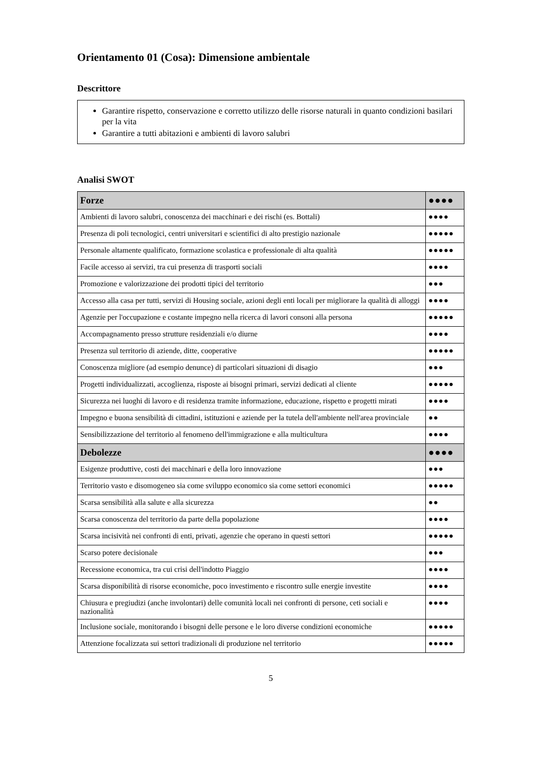Orientamento 01 (Cosa): Dimensione ambientale
Descrittore
Garantire rispetto, conservazione e corretto utilizzo delle risorse naturali in quanto condizioni basilari per la vita
Garantire a tutti abitazioni e ambienti di lavoro salubri
Analisi SWOT
| Forze | ●●●● |
| --- | --- |
| Ambienti di lavoro salubri, conoscenza dei macchinari e dei rischi (es. Bottali) | ●●●● |
| Presenza di poli tecnologici, centri universitari e scientifici di alto prestigio nazionale | ●●●●● |
| Personale altamente qualificato, formazione scolastica e professionale di alta qualità | ●●●●● |
| Facile accesso ai servizi, tra cui presenza di trasporti sociali | ●●●● |
| Promozione e valorizzazione dei prodotti tipici del territorio | ●●● |
| Accesso alla casa per tutti, servizi di Housing sociale, azioni degli enti locali per migliorare la qualità di alloggi | ●●●● |
| Agenzie per l'occupazione e costante impegno nella ricerca di lavori consoni alla persona | ●●●●● |
| Accompagnamento presso strutture residenziali e/o diurne | ●●●● |
| Presenza sul territorio di aziende, ditte, cooperative | ●●●●● |
| Conoscenza migliore (ad esempio denunce) di particolari situazioni di disagio | ●●● |
| Progetti individualizzati, accoglienza, risposte ai bisogni primari, servizi dedicati al cliente | ●●●●● |
| Sicurezza nei luoghi di lavoro e di residenza tramite informazione, educazione, rispetto e progetti mirati | ●●●● |
| Impegno e buona sensibilità di cittadini, istituzioni e aziende per la tutela dell'ambiente nell'area provinciale | ●● |
| Sensibilizzazione del territorio al fenomeno dell'immigrazione e alla multicultura | ●●●● |
| Debolezze | ●●●● |
| Esigenze produttive, costi dei macchinari e della loro innovazione | ●●● |
| Territorio vasto e disomogeneo sia come sviluppo economico sia come settori economici | ●●●●● |
| Scarsa sensibilità alla salute e alla sicurezza | ●● |
| Scarsa conoscenza del territorio da parte della popolazione | ●●●● |
| Scarsa incisività nei confronti di enti, privati, agenzie che operano in questi settori | ●●●●● |
| Scarso potere decisionale | ●●● |
| Recessione economica, tra cui crisi dell'indotto Piaggio | ●●●● |
| Scarsa disponibilità di risorse economiche, poco investimento e riscontro sulle energie investite | ●●●● |
| Chiusura e pregiudizi (anche involontari) delle comunità locali nei confronti di persone, ceti sociali e nazionalità | ●●●● |
| Inclusione sociale, monitorando i bisogni delle persone e le loro diverse condizioni economiche | ●●●●● |
| Attenzione focalizzata sui settori tradizionali di produzione nel territorio | ●●●●● |
5